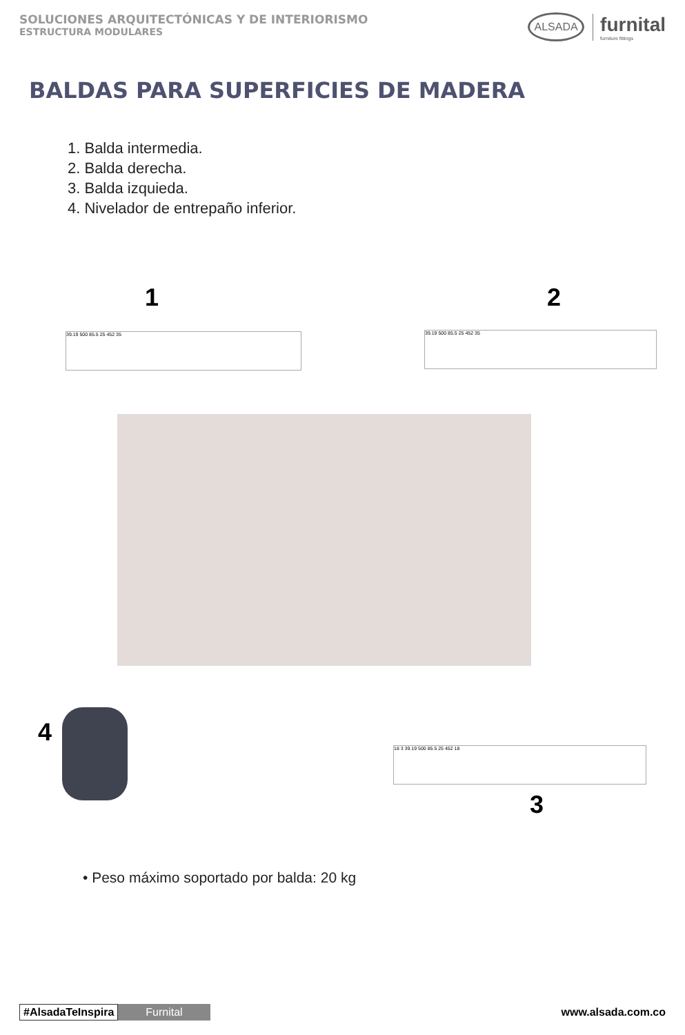SOLUCIONES ARQUITECTÓNICAS Y DE INTERIORISMO
ESTRUCTURA MODULARES
ALSADA
furnital
furniture fittings
BALDAS PARA SUPERFICIES DE MADERA
1. Balda intermedia.
2. Balda derecha.
3. Balda izquieda.
4. Nivelador de entrepaño inferior.
1 2
39.19 500 85.5 25 452 35 39.19 500 85.5 25 452 35
4
18 3 39.19 500 85.5 25 452 18
3
• Peso máximo soportado por balda: 20 kg
#AlsadaTeInspira Furnital www.alsada.com.co